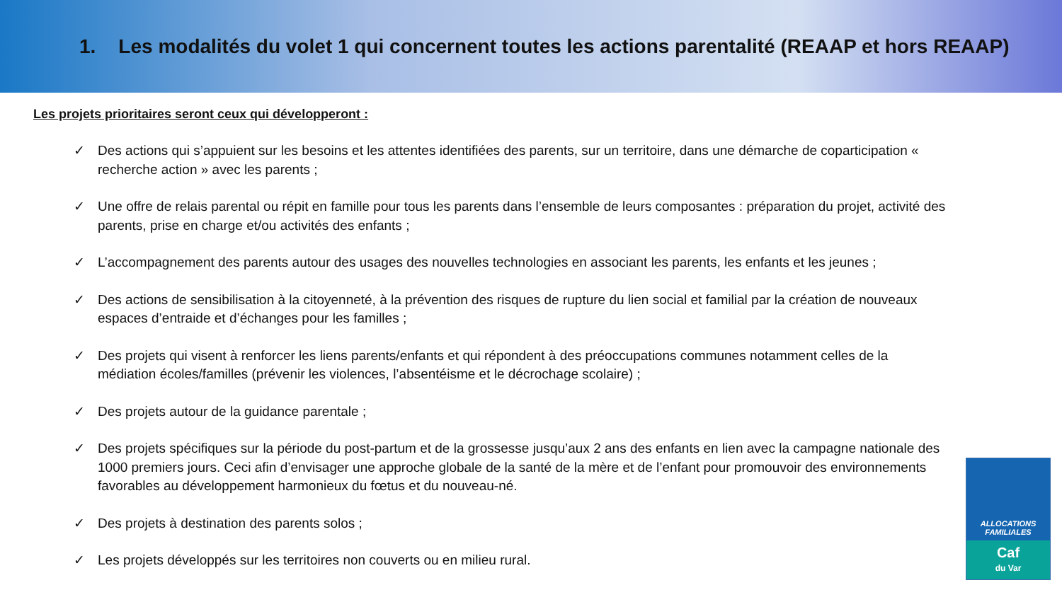1. Les modalités du volet 1 qui concernent toutes les actions parentalité (REAAP et hors REAAP)
Les projets prioritaires seront ceux qui développeront :
✓ Des actions qui s’appuient sur les besoins et les attentes identifiées des parents, sur un territoire, dans une démarche de coparticipation « recherche action » avec les parents ;
✓ Une offre de relais parental ou répit en famille pour tous les parents dans l’ensemble de leurs composantes : préparation du projet, activité des parents, prise en charge et/ou activités des enfants ;
✓ L’accompagnement des parents autour des usages des nouvelles technologies en associant les parents, les enfants et les jeunes ;
✓ Des actions de sensibilisation à la citoyenneté, à la prévention des risques de rupture du lien social et familial par la création de nouveaux espaces d’entraide et d’échanges pour les familles ;
✓ Des projets qui visent à renforcer les liens parents/enfants et qui répondent à des préoccupations communes notamment celles de la médiation écoles/familles (prévenir les violences, l’absentéisme et le décrochage scolaire) ;
✓ Des projets autour de la guidance parentale ;
✓ Des projets spécifiques sur la période du post-partum et de la grossesse jusqu’aux 2 ans des enfants en lien avec la campagne nationale des 1000 premiers jours. Ceci afin d’envisager une approche globale de la santé de la mère et de l’enfant pour promouvoir des environnements favorables au développement harmonieux du fœtus et du nouveau-né.
✓ Des projets à destination des parents solos ;
✓ Les projets développés sur les territoires non couverts ou en milieu rural.
ALLOCATIONS
FAMILIALES
Caf
du Var